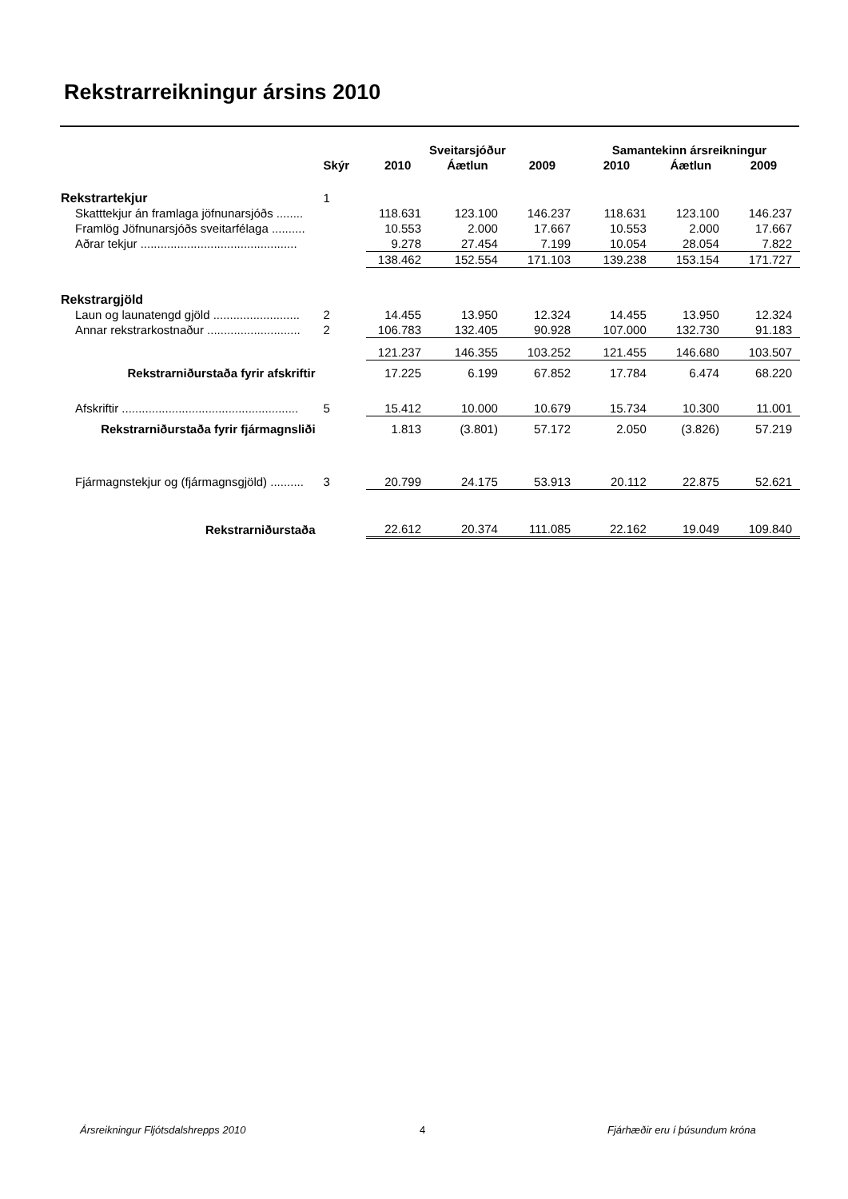Rekstrarreikningur ársins 2010
| | | | Sveitarsjóður | | Samantekinn ársreikningur | | |
| --- | --- | --- | --- | --- | --- | --- | --- |
| | Skýr | 2010 | Áætlun | 2009 | 2010 | Áætlun | 2009 |
| Rekstrartekjur | 1 | | | | | | |
| Skatttekjur án framlaga jöfnunarsjóðs ........ | | 118.631 | 123.100 | 146.237 | 118.631 | 123.100 | 146.237 |
| Framlög Jöfnunarsjóðs sveitarfélaga .......... | | 10.553 | 2.000 | 17.667 | 10.553 | 2.000 | 17.667 |
| Aðrar tekjur ............................................... | | 9.278 | 27.454 | 7.199 | 10.054 | 28.054 | 7.822 |
| | | 138.462 | 152.554 | 171.103 | 139.238 | 153.154 | 171.727 |
| Rekstrargjöld | | | | | | | |
| Laun og launatengd gjöld .......................... | 2 | 14.455 | 13.950 | 12.324 | 14.455 | 13.950 | 12.324 |
| Annar rekstrarkostnaður ............................ | 2 | 106.783 | 132.405 | 90.928 | 107.000 | 132.730 | 91.183 |
| | | 121.237 | 146.355 | 103.252 | 121.455 | 146.680 | 103.507 |
| Rekstrarniðurstaða fyrir afskriftir | | 17.225 | 6.199 | 67.852 | 17.784 | 6.474 | 68.220 |
| Afskriftir ..................................................... | 5 | 15.412 | 10.000 | 10.679 | 15.734 | 10.300 | 11.001 |
| Rekstrarniðurstaða fyrir fjármagnsliði | | 1.813 | (3.801) | 57.172 | 2.050 | (3.826) | 57.219 |
| Fjármagnstekjur og (fjármagnsgjöld) .......... | 3 | 20.799 | 24.175 | 53.913 | 20.112 | 22.875 | 52.621 |
| Rekstrarniðurstaða | | 22.612 | 20.374 | 111.085 | 22.162 | 19.049 | 109.840 |
Ársreikningur Fljótsdalshrepps 2010
4 Fjárhæðir eru í þúsundum króna